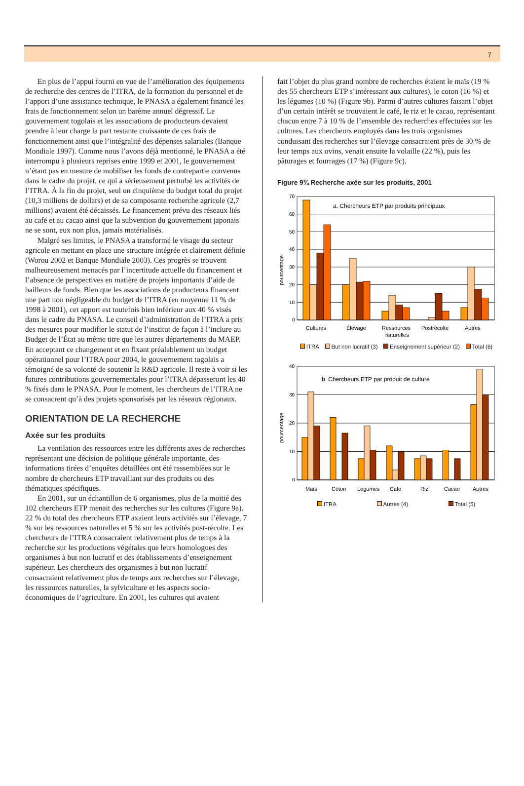7
En plus de l’appui fourni en vue de l’amélioration des équipements de recherche des centres de l’ITRA, de la formation du personnel et de l’apport d’une assistance technique, le PNASA a également financé les frais de fonctionnement selon un barème annuel dégressif. Le gouvernement togolais et les associations de producteurs devaient prendre à leur charge la part restante croissante de ces frais de fonctionnement ainsi que l’intégralité des dépenses salariales (Banque Mondiale 1997). Comme nous l’avons déjà mentionné, le PNASA a été interrompu à plusieurs reprises entre 1999 et 2001, le gouvernement n’étant pas en mesure de mobiliser les fonds de contrepartie convenus dans le cadre du projet, ce qui a sérieusement perturbé les activités de l’ITRA. À la fin du projet, seul un cinquième du budget total du projet (10,3 millions de dollars) et de sa composante recherche agricole (2,7 millions) avaient été décaissés. Le financement prévu des réseaux liés au café et au cacao ainsi que la subvention du gouvernement japonais ne se sont, eux non plus, jamais matérialisés.
Malgré ses limites, le PNASA a transformé le visage du secteur agricole en mettant en place une structure intégrée et clairement définie (Worou 2002 et Banque Mondiale 2003). Ces progrès se trouvent malheureusement menacés par l’incertitude actuelle du financement et l’absence de perspectives en matière de projets importants d’aide de bailleurs de fonds. Bien que les associations de producteurs financent une part non négligeable du budget de l’ITRA (en moyenne 11 % de 1998 à 2001), cet apport est toutefois bien inférieur aux 40 % visés dans le cadre du PNASA. Le conseil d’administration de l’ITRA a pris des mesures pour modifier le statut de l’institut de façon à l’inclure au Budget de l’État au même titre que les autres départements du MAEP. En acceptant ce changement et en fixant préalablement un budget opérationnel pour l’ITRA pour 2004, le gouvernement togolais a témoigné de sa volonté de soutenir la R&D agricole. Il reste à voir si les futures contributions gouvernementales pour l’ITRA dépasseront les 40 % fixés dans le PNASA. Pour le moment, les chercheurs de l’ITRA ne se consacrent qu’à des projets sponsorisés par les réseaux régionaux.
ORIENTATION DE LA RECHERCHE
Axée sur les produits
La ventilation des ressources entre les différents axes de recherches représentant une décision de politique générale importante, des informations tirées d’enquêtes détaillées ont été rassemblées sur le nombre de chercheurs ETP travaillant sur des produits ou des thématiques spécifiques.
En 2001, sur un échantillon de 6 organismes, plus de la moitié des 102 chercheurs ETP menait des recherches sur les cultures (Figure 9a). 22 % du total des chercheurs ETP axaient leurs activités sur l’élevage, 7 % sur les ressources naturelles et 5 % sur les activités post-récolte. Les chercheurs de l’ITRA consacraient relativement plus de temps à la recherche sur les productions végétales que leurs homologues des organismes à but non lucratif et des établissements d’enseignement supérieur. Les chercheurs des organismes à but non lucratif consacraient relativement plus de temps aux recherches sur l’élevage, les ressources naturelles, la sylviculture et les aspects socio-économiques de l’agriculture. En 2001, les cultures qui avaient
fait l’objet du plus grand nombre de recherches étaient le maïs (19 % des 55 chercheurs ETP s’intéressant aux cultures), le coton (16 %) et les légumes (10 %) (Figure 9b). Parmi d’autres cultures faisant l’objet d’un certain intérêt se trouvaient le café, le riz et le cacao, représentant chacun entre 7 à 10 % de l’ensemble des recherches effectuées sur les cultures. Les chercheurs employés dans les trois organismes conduisant des recherches sur l’élevage consacraient près de 30 % de leur temps aux ovins, venait ensuite la volaille (22 %), puis les pâturages et fourrages (17 %) (Figure 9c).
Figure 9¾ Recherche axée sur les produits, 2001
a. Chercheurs ETP par produits principaux
70
60
50
40
30
20
10
0
pourcentage
Cultures
Élevage
Ressources
naturelles
Postrécolte
Autres
ITRA But non lucratif (3) Enseignement supérieur (2) Total (6)
b. Chercheurs ETP par produit de culture
40
30
20
10
0
pourcentage
Maïs
Coton
Légumes
Café
Riz
Cacao
Autres
ITRA Autres (4) Total (5)